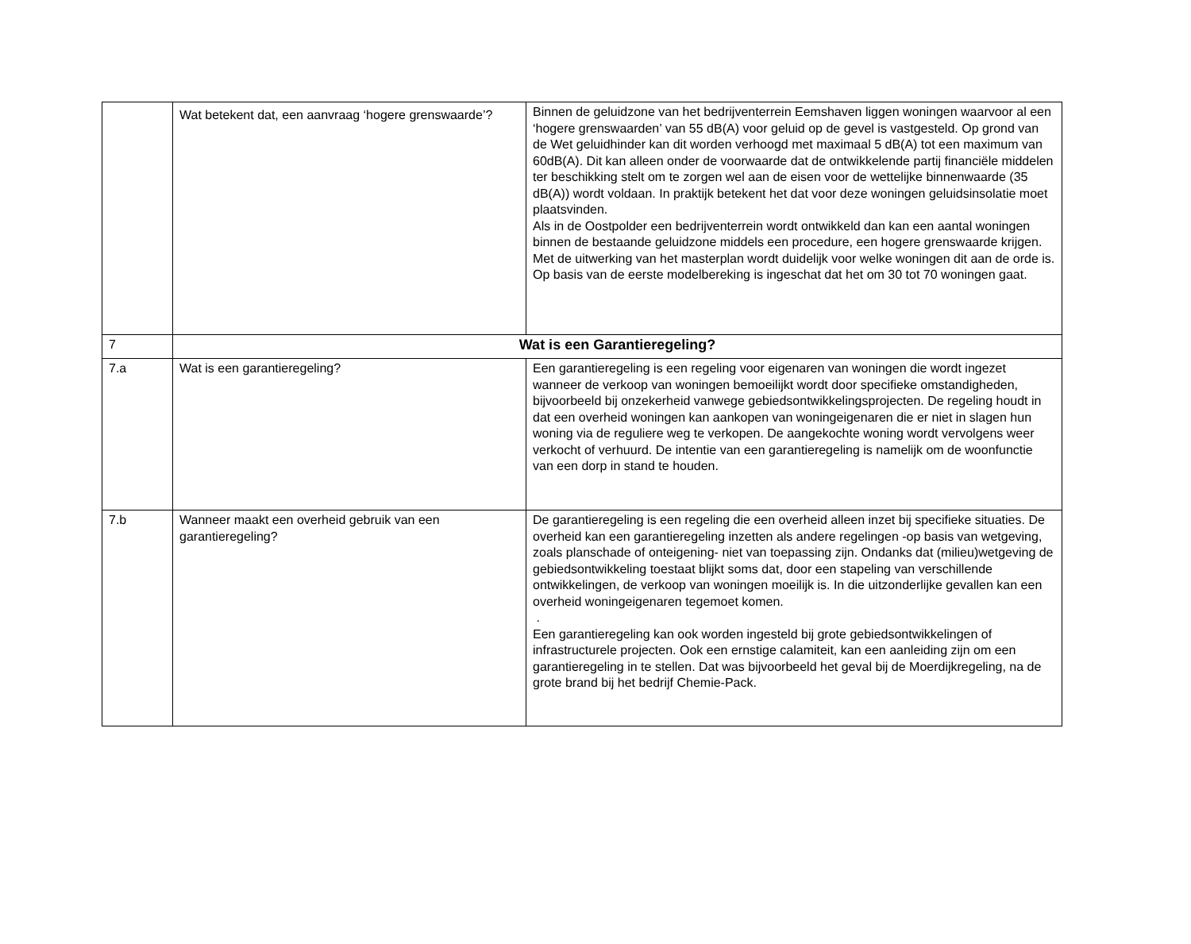| | Wat betekent dat, een aanvraag ‘hogere grenswaarde’? | Binnen de geluidzone van het bedrijventerrein Eemshaven liggen woningen waarvoor al een ‘hogere grenswaarden’ van 55 dB(A) voor geluid op de gevel is vastgesteld. Op grond van de Wet geluidhinder kan dit worden verhoogd met maximaal 5 dB(A) tot een maximum van 60dB(A). Dit kan alleen onder de voorwaarde dat de ontwikkelende partij financiële middelen ter beschikking stelt om te zorgen wel aan de eisen voor de wettelijke binnenwaarde (35 dB(A)) wordt voldaan. In praktijk betekent het dat voor deze woningen geluidsinsolatie moet plaatsvinden. Als in de Oostpolder een bedrijventerrein wordt ontwikkeld dan kan een aantal woningen binnen de bestaande geluidzone middels een procedure, een hogere grenswaarde krijgen. Met de uitwerking van het masterplan wordt duidelijk voor welke woningen dit aan de orde is. Op basis van de eerste modelbereking is ingeschat dat het om 30 tot 70 woningen gaat. |
| 7 | Wat is een Garantieregeling? | |
| 7.a | Wat is een garantieregeling? | Een garantieregeling is een regeling voor eigenaren van woningen die wordt ingezet wanneer de verkoop van woningen bemoeilijkt wordt door specifieke omstandigheden, bijvoorbeeld bij onzekerheid vanwege gebiedsontwikkelingsprojecten. De regeling houdt in dat een overheid woningen kan aankopen van woningeigenaren die er niet in slagen hun woning via de reguliere weg te verkopen. De aangekochte woning wordt vervolgens weer verkocht of verhuurd. De intentie van een garantieregeling is namelijk om de woonfunctie van een dorp in stand te houden. |
| 7.b | Wanneer maakt een overheid gebruik van een garantieregeling? | De garantieregeling is een regeling die een overheid alleen inzet bij specifieke situaties. De overheid kan een garantieregeling inzetten als andere regelingen -op basis van wetgeving, zoals planschade of onteigening- niet van toepassing zijn. Ondanks dat (milieu)wetgeving de gebiedsontwikkeling toestaat blijkt soms dat, door een stapeling van verschillende ontwikkelingen, de verkoop van woningen moeilijk is. In die uitzonderlijke gevallen kan een overheid woningeigenaren tegemoet komen. . Een garantieregeling kan ook worden ingesteld bij grote gebiedsontwikkelingen of infrastructurele projecten. Ook een ernstige calamiteit, kan een aanleiding zijn om een garantieregeling in te stellen. Dat was bijvoorbeeld het geval bij de Moerdijkregeling, na de grote brand bij het bedrijf Chemie-Pack. |